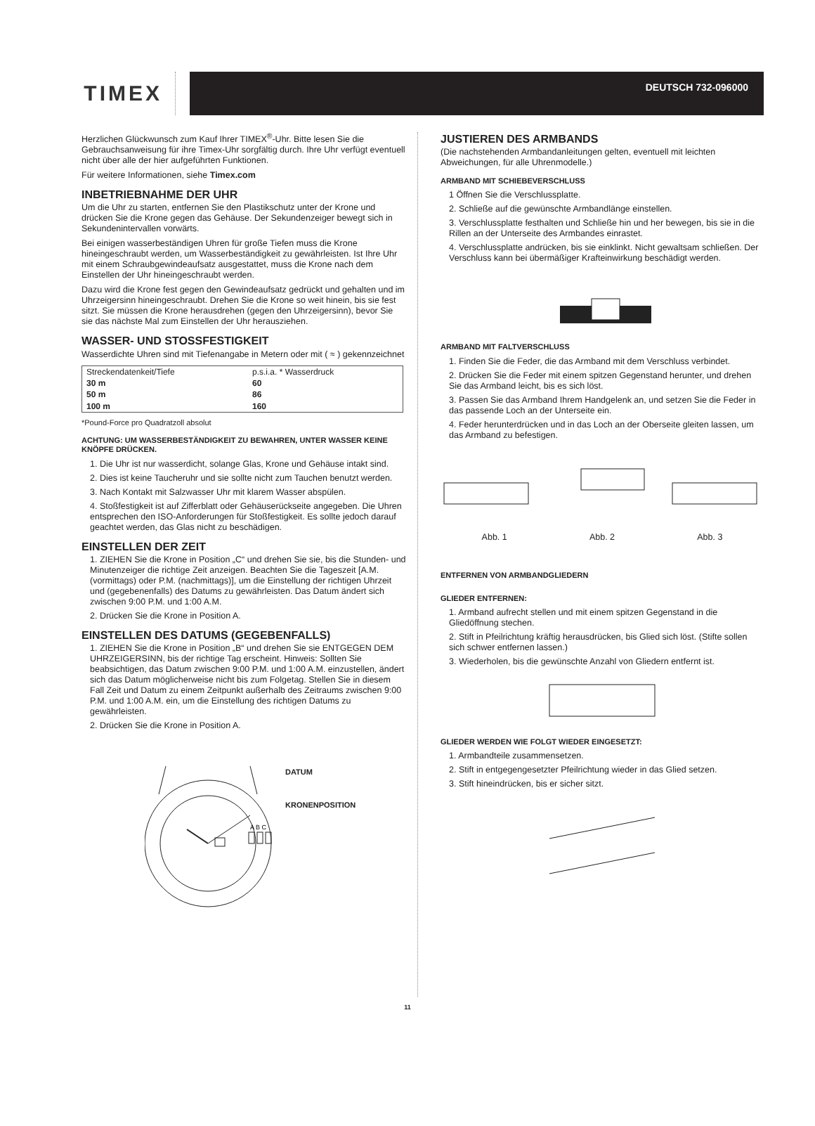TIMEX
DEUTSCH 732-096000
Herzlichen Glückwunsch zum Kauf Ihrer TIMEX<sup>®</sup>-Uhr. Bitte lesen Sie die Gebrauchsanweisung für ihre Timex-Uhr sorgfältig durch. Ihre Uhr verfügt eventuell nicht über alle der hier aufgeführten Funktionen.
Für weitere Informationen, siehe Timex.com
INBETRIEBNAHME DER UHR
Um die Uhr zu starten, entfernen Sie den Plastikschutz unter der Krone und drücken Sie die Krone gegen das Gehäuse. Der Sekundenzeiger bewegt sich in Sekundenintervallen vorwärts.
Bei einigen wasserbeständigen Uhren für große Tiefen muss die Krone hineingeschraubt werden, um Wasserbeständigkeit zu gewährleisten. Ist Ihre Uhr mit einem Schraubgewindeaufsatz ausgestattet, muss die Krone nach dem Einstellen der Uhr hineingeschraubt werden.
Dazu wird die Krone fest gegen den Gewindeaufsatz gedrückt und gehalten und im Uhrzeigersinn hineingeschraubt. Drehen Sie die Krone so weit hinein, bis sie fest sitzt. Sie müssen die Krone herausdrehen (gegen den Uhrzeigersinn), bevor Sie sie das nächste Mal zum Einstellen der Uhr herausziehen.
WASSER- UND STOSSFESTIGKEIT
Wasserdichte Uhren sind mit Tiefenangabe in Metern oder mit ( ≈ ) gekennzeichnet
| Streckendatenkeit/Tiefe | p.s.i.a. * Wasserdruck |
| --- | --- |
| 30 m | 60 |
| 50 m | 86 |
| 100 m | 160 |
*Pound-Force pro Quadratzoll absolut
ACHTUNG: UM WASSERBESTÄNDIGKEIT ZU BEWAHREN, UNTER WASSER KEINE KNÖPFE DRÜCKEN.
1. Die Uhr ist nur wasserdicht, solange Glas, Krone und Gehäuse intakt sind.
2. Dies ist keine Taucheruhr und sie sollte nicht zum Tauchen benutzt werden.
3. Nach Kontakt mit Salzwasser Uhr mit klarem Wasser abspülen.
4. Stoßfestigkeit ist auf Zifferblatt oder Gehäuserückseite angegeben. Die Uhren entsprechen den ISO-Anforderungen für Stoßfestigkeit. Es sollte jedoch darauf geachtet werden, das Glas nicht zu beschädigen.
EINSTELLEN DER ZEIT
1. ZIEHEN Sie die Krone in Position „C“ und drehen Sie sie, bis die Stunden- und Minutenzeiger die richtige Zeit anzeigen. Beachten Sie die Tageszeit [A.M. (vormittags) oder P.M. (nachmittags)], um die Einstellung der richtigen Uhrzeit und (gegebenenfalls) des Datums zu gewährleisten. Das Datum ändert sich zwischen 9:00 P.M. und 1:00 A.M.
2. Drücken Sie die Krone in Position A.
EINSTELLEN DES DATUMS (GEGEBENFALLS)
1. ZIEHEN Sie die Krone in Position „B“ und drehen Sie sie ENTGEGEN DEM UHRZEIGERSINN, bis der richtige Tag erscheint. Hinweis: Sollten Sie beabsichtigen, das Datum zwischen 9:00 P.M. und 1:00 A.M. einzustellen, ändert sich das Datum möglicherweise nicht bis zum Folgetag. Stellen Sie in diesem Fall Zeit und Datum zu einem Zeitpunkt außerhalb des Zeitraums zwischen 9:00 P.M. und 1:00 A.M. ein, um die Einstellung des richtigen Datums zu gewährleisten.
2. Drücken Sie die Krone in Position A.
A B C
DATUM
KRONENPOSITION
JUSTIEREN DES ARMBANDS
(Die nachstehenden Armbandanleitungen gelten, eventuell mit leichten Abweichungen, für alle Uhrenmodelle.)
ARMBAND MIT SCHIEBEVERSCHLUSS
1 Öffnen Sie die Verschlussplatte.
2. Schließe auf die gewünschte Armbandlänge einstellen.
3. Verschlussplatte festhalten und Schließe hin und her bewegen, bis sie in die Rillen an der Unterseite des Armbandes einrastet.
4. Verschlussplatte andrücken, bis sie einklinkt. Nicht gewaltsam schließen. Der Verschluss kann bei übermäßiger Krafteinwirkung beschädigt werden.
ARMBAND MIT FALTVERSCHLUSS
1. Finden Sie die Feder, die das Armband mit dem Verschluss verbindet.
2. Drücken Sie die Feder mit einem spitzen Gegenstand herunter, und drehen Sie das Armband leicht, bis es sich löst.
3. Passen Sie das Armband Ihrem Handgelenk an, und setzen Sie die Feder in das passende Loch an der Unterseite ein.
4. Feder herunterdrücken und in das Loch an der Oberseite gleiten lassen, um das Armband zu befestigen.
Abb. 1 Abb. 2 Abb. 3
ENTFERNEN VON ARMBANDGLIEDERN
GLIEDER ENTFERNEN:
1. Armband aufrecht stellen und mit einem spitzen Gegenstand in die Gliedöffnung stechen.
2. Stift in Pfeilrichtung kräftig herausdrücken, bis Glied sich löst. (Stifte sollen sich schwer entfernen lassen.)
3. Wiederholen, bis die gewünschte Anzahl von Gliedern entfernt ist.
GLIEDER WERDEN WIE FOLGT WIEDER EINGESETZT:
1. Armbandteile zusammensetzen.
2. Stift in entgegengesetzter Pfeilrichtung wieder in das Glied setzen.
3. Stift hineindrücken, bis er sicher sitzt.
11